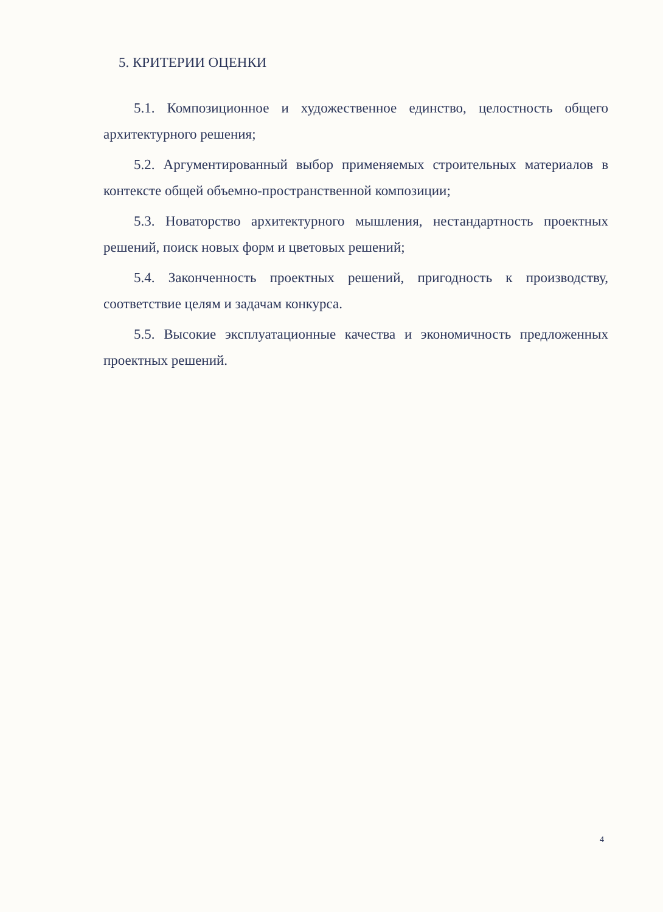5. КРИТЕРИИ ОЦЕНКИ
5.1. Композиционное и художественное единство, целостность общего архитектурного решения;
5.2. Аргументированный выбор применяемых строительных материалов в контексте общей объемно-пространственной композиции;
5.3. Новаторство архитектурного мышления, нестандартность проектных решений, поиск новых форм и цветовых решений;
5.4. Законченность проектных решений, пригодность к производству, соответствие целям и задачам конкурса.
5.5. Высокие эксплуатационные качества и экономичность предложенных проектных решений.
4